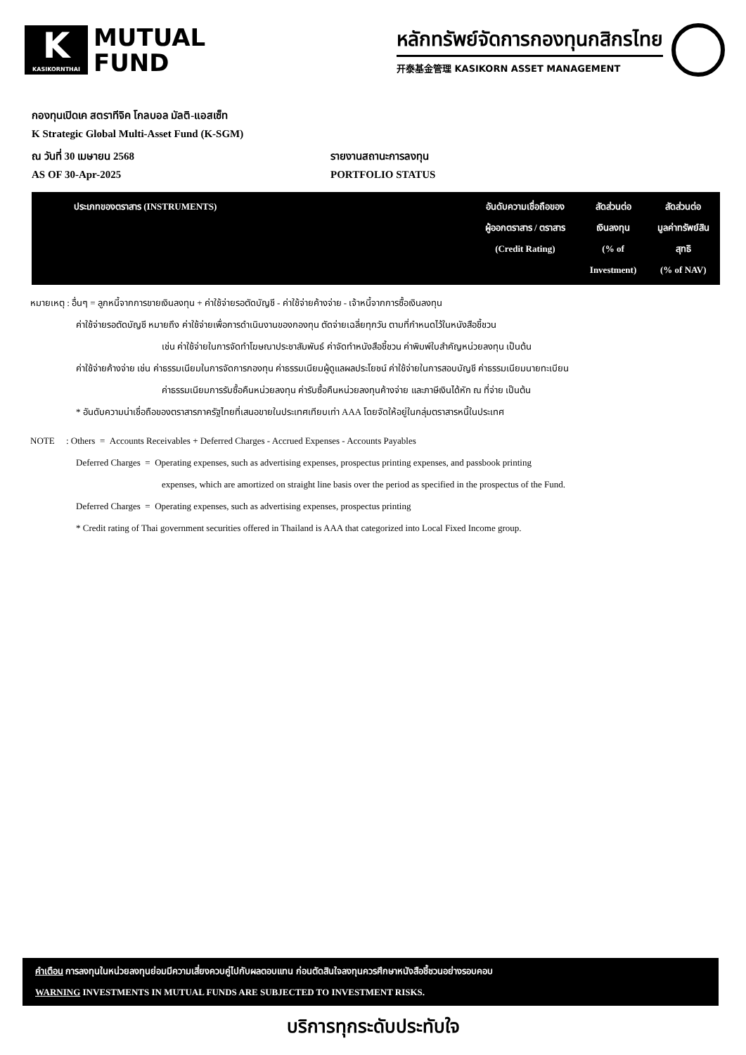K
KASIKORNTHAI
MUTUAL
FUND
หลักทรัพย์จัดการกองทุนกสิกรไทย
开泰基金管理 KASIKORN ASSET MANAGEMENT
กองทุนเปิดเค สตราทีจิค โกลบอล มัลติ-แอสเซ็ท
K Strategic Global Multi-Asset Fund (K-SGM)
ณ วันที่ 30 เมษายน 2568 รายงานสถานะการลงทุน
AS OF 30-Apr-2025 PORTFOLIO STATUS
| ประเภทของตราสาร (INSTRUMENTS) | อันดับความเชื่อถือของ ผู้ออกตราสาร / ตราสาร (Credit Rating) | สัดส่วนต่อ เงินลงทุน (% of Investment) | สัดส่วนต่อ มูลค่าทรัพย์สิน สุทธิ (% of NAV) |
| --- | --- | --- | --- |
หมายเหตุ : อื่นๆ = ลูกหนี้จากการขายเงินลงทุน + ค่าใช้จ่ายรอตัดบัญชี - ค่าใช้จ่ายค้างจ่าย - เจ้าหนี้จากการซื้อเงินลงทุน
ค่าใช้จ่ายรอตัดบัญชี หมายถึง ค่าใช้จ่ายเพื่อการดำเนินงานของกองทุน ตัดจ่ายเฉลี่ยทุกวัน ตามที่กำหนดไว้ในหนังสือชี้ชวน
เช่น ค่าใช้จ่ายในการจัดทำโฆษณาประชาสัมพันธ์ ค่าจัดทำหนังสือชี้ชวน ค่าพิมพ์ใบสำคัญหน่วยลงทุน เป็นต้น
ค่าใช้จ่ายค้างจ่าย เช่น ค่าธรรมเนียมในการจัดการกองทุน ค่าธรรมเนียมผู้ดูแลผลประโยชน์ ค่าใช้จ่ายในการสอบบัญชี ค่าธรรมเนียมนายทะเบียน
ค่าธรรมเนียมการรับซื้อคืนหน่วยลงทุน ค่ารับซื้อคืนหน่วยลงทุนค้างจ่าย และภาษีเงินได้หัก ณ ที่จ่าย เป็นต้น
* อันดับความน่าเชื่อถือของตราสารภาครัฐไทยที่เสนอขายในประเทศเทียบเท่า AAA โดยจัดให้อยู่ในกลุ่มตราสารหนี้ในประเทศ
NOTE : Others = Accounts Receivables + Deferred Charges - Accrued Expenses - Accounts Payables
Deferred Charges = Operating expenses, such as advertising expenses, prospectus printing expenses, and passbook printing
expenses, which are amortized on straight line basis over the period as specified in the prospectus of the Fund.
Deferred Charges = Operating expenses, such as advertising expenses, prospectus printing
* Credit rating of Thai government securities offered in Thailand is AAA that categorized into Local Fixed Income group.
คำเตือน การลงทุนในหน่วยลงทุนย่อมมีความเสี่ยงควบคู่ไปกับผลตอบแทน ก่อนตัดสินใจลงทุนควรศึกษาหนังสือชี้ชวนอย่างรอบคอบ
WARNING INVESTMENTS IN MUTUAL FUNDS ARE SUBJECTED TO INVESTMENT RISKS.
บริการทุกระดับประทับใจ